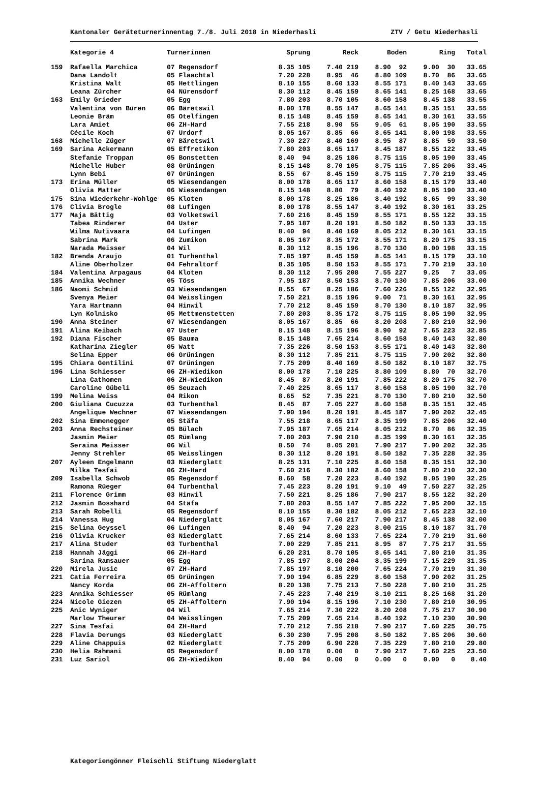Kantonaler Geräteturnerinnentag 7./8. Juli 2018 in Niederhasli ZTV / Getu Niederhasli
| | Kategorie 4 | Turnerinnen | Sprung | Reck | Boden | Ring | Total |
| --- | --- | --- | --- | --- | --- | --- | --- |
| 159 | Rafaella Marchica | 07 Regensdorf | 8.35 105 | 7.40 219 | 8.90 92 | 9.00 30 | 33.65 |
| | Dana Landolt | 05 Flaachtal | 7.20 228 | 8.95 46 | 8.80 109 | 8.70 86 | 33.65 |
| | Kristina Walt | 05 Hettlingen | 8.10 155 | 8.60 133 | 8.55 171 | 8.40 143 | 33.65 |
| | Leana Zürcher | 04 Nürensdorf | 8.30 112 | 8.45 159 | 8.65 141 | 8.25 168 | 33.65 |
| 163 | Emily Grieder | 05 Egg | 7.80 203 | 8.70 105 | 8.60 158 | 8.45 138 | 33.55 |
| | Valentina von Büren | 06 Bäretswil | 8.00 178 | 8.55 147 | 8.65 141 | 8.35 151 | 33.55 |
| | Leonie Bräm | 05 Otelfingen | 8.15 148 | 8.45 159 | 8.65 141 | 8.30 161 | 33.55 |
| | Lara Amiet | 06 ZH-Hard | 7.55 218 | 8.90 55 | 9.05 61 | 8.05 190 | 33.55 |
| | Cécile Koch | 07 Urdorf | 8.05 167 | 8.85 66 | 8.65 141 | 8.00 198 | 33.55 |
| 168 | Michelle Züger | 07 Bäretswil | 7.30 227 | 8.40 169 | 8.95 87 | 8.85 59 | 33.50 |
| 169 | Sarina Ackermann | 05 Effretikon | 7.80 203 | 8.65 117 | 8.45 187 | 8.55 122 | 33.45 |
| | Stefanie Troppan | 05 Bonstetten | 8.40 94 | 8.25 186 | 8.75 115 | 8.05 190 | 33.45 |
| | Michelle Huber | 08 Grüningen | 8.15 148 | 8.70 105 | 8.75 115 | 7.85 206 | 33.45 |
| | Lynn Bebi | 07 Grüningen | 8.55 67 | 8.45 159 | 8.75 115 | 7.70 219 | 33.45 |
| 173 | Erina Müller | 05 Wiesendangen | 8.00 178 | 8.65 117 | 8.60 158 | 8.15 179 | 33.40 |
| | Olivia Matter | 06 Wiesendangen | 8.15 148 | 8.80 79 | 8.40 192 | 8.05 190 | 33.40 |
| 175 | Sina Wiederkehr-Wohlge | 05 Kloten | 8.00 178 | 8.25 186 | 8.40 192 | 8.65 99 | 33.30 |
| 176 | Clivia Brogle | 08 Lufingen | 8.00 178 | 8.55 147 | 8.40 192 | 8.30 161 | 33.25 |
| 177 | Maja Bättig | 03 Volketswil | 7.60 216 | 8.45 159 | 8.55 171 | 8.55 122 | 33.15 |
| | Tabea Rinderer | 04 Uster | 7.95 187 | 8.20 191 | 8.50 182 | 8.50 133 | 33.15 |
| | Wilma Nutivaara | 04 Lufingen | 8.40 94 | 8.40 169 | 8.05 212 | 8.30 161 | 33.15 |
| | Sabrina Mark | 06 Zumikon | 8.05 167 | 8.35 172 | 8.55 171 | 8.20 175 | 33.15 |
| | Narada Meisser | 04 Wil | 8.30 112 | 8.15 196 | 8.70 130 | 8.00 198 | 33.15 |
| 182 | Brenda Araujo | 01 Turbenthal | 7.85 197 | 8.45 159 | 8.65 141 | 8.15 179 | 33.10 |
| | Aline Oberholzer | 04 Fehraltorf | 8.35 105 | 8.50 153 | 8.55 171 | 7.70 219 | 33.10 |
| 184 | Valentina Arpagaus | 04 Kloten | 8.30 112 | 7.95 208 | 7.55 227 | 9.25 7 | 33.05 |
| 185 | Annika Wechner | 05 Töss | 7.95 187 | 8.50 153 | 8.70 130 | 7.85 206 | 33.00 |
| 186 | Naomi Schmid | 03 Wiesendangen | 8.55 67 | 8.25 186 | 7.60 226 | 8.55 122 | 32.95 |
| | Svenya Meier | 04 Weisslingen | 7.50 221 | 8.15 196 | 9.00 71 | 8.30 161 | 32.95 |
| | Yara Hartmann | 04 Hinwil | 7.70 212 | 8.45 159 | 8.70 130 | 8.10 187 | 32.95 |
| | Lyn Kolnisko | 05 Mettmenstetten | 7.80 203 | 8.35 172 | 8.75 115 | 8.05 190 | 32.95 |
| 190 | Anna Steiner | 07 Wiesendangen | 8.05 167 | 8.85 66 | 8.20 208 | 7.80 210 | 32.90 |
| 191 | Alina Keibach | 07 Uster | 8.15 148 | 8.15 196 | 8.90 92 | 7.65 223 | 32.85 |
| 192 | Diana Fischer | 05 Bauma | 8.15 148 | 7.65 214 | 8.60 158 | 8.40 143 | 32.80 |
| | Katharina Ziegler | 05 Watt | 7.35 226 | 8.50 153 | 8.55 171 | 8.40 143 | 32.80 |
| | Selina Epper | 06 Grüningen | 8.30 112 | 7.85 211 | 8.75 115 | 7.90 202 | 32.80 |
| 195 | Chiara Gentilini | 07 Grüningen | 7.75 209 | 8.40 169 | 8.50 182 | 8.10 187 | 32.75 |
| 196 | Lina Schiesser | 06 ZH-Wiedikon | 8.00 178 | 7.10 225 | 8.80 109 | 8.80 70 | 32.70 |
| | Lina Cathomen | 06 ZH-Wiedikon | 8.45 87 | 8.20 191 | 7.85 222 | 8.20 175 | 32.70 |
| | Caroline Gübeli | 05 Seuzach | 7.40 225 | 8.65 117 | 8.60 158 | 8.05 190 | 32.70 |
| 199 | Melina Weiss | 04 Rikon | 8.65 52 | 7.35 221 | 8.70 130 | 7.80 210 | 32.50 |
| 200 | Giuliana Cucuzza | 03 Turbenthal | 8.45 87 | 7.05 227 | 8.60 158 | 8.35 151 | 32.45 |
| | Angelique Wechner | 07 Wiesendangen | 7.90 194 | 8.20 191 | 8.45 187 | 7.90 202 | 32.45 |
| 202 | Sina Emmenegger | 05 Stäfa | 7.55 218 | 8.65 117 | 8.35 199 | 7.85 206 | 32.40 |
| 203 | Anna Rechsteiner | 05 Bülach | 7.95 187 | 7.65 214 | 8.05 212 | 8.70 86 | 32.35 |
| | Jasmin Meier | 05 Rümlang | 7.80 203 | 7.90 210 | 8.35 199 | 8.30 161 | 32.35 |
| | Seraina Meisser | 06 Wil | 8.50 74 | 8.05 201 | 7.90 217 | 7.90 202 | 32.35 |
| | Jenny Strehler | 05 Weisslingen | 8.30 112 | 8.20 191 | 8.50 182 | 7.35 228 | 32.35 |
| 207 | Ayleen Engelmann | 03 Niederglatt | 8.25 131 | 7.10 225 | 8.60 158 | 8.35 151 | 32.30 |
| | Milka Tesfai | 06 ZH-Hard | 7.60 216 | 8.30 182 | 8.60 158 | 7.80 210 | 32.30 |
| 209 | Isabella Schwob | 05 Regensdorf | 8.60 58 | 7.20 223 | 8.40 192 | 8.05 190 | 32.25 |
| | Ramona Rüeger | 04 Turbenthal | 7.45 223 | 8.20 191 | 9.10 49 | 7.50 227 | 32.25 |
| 211 | Florence Grimm | 03 Hinwil | 7.50 221 | 8.25 186 | 7.90 217 | 8.55 122 | 32.20 |
| 212 | Jasmin Bosshard | 04 Stäfa | 7.80 203 | 8.55 147 | 7.85 222 | 7.95 200 | 32.15 |
| 213 | Sarah Robelli | 05 Regensdorf | 8.10 155 | 8.30 182 | 8.05 212 | 7.65 223 | 32.10 |
| 214 | Vanessa Hug | 04 Niederglatt | 8.05 167 | 7.60 217 | 7.90 217 | 8.45 138 | 32.00 |
| 215 | Selina Geyssel | 06 Lufingen | 8.40 94 | 7.20 223 | 8.00 215 | 8.10 187 | 31.70 |
| 216 | Olivia Krucker | 03 Niederglatt | 7.65 214 | 8.60 133 | 7.65 224 | 7.70 219 | 31.60 |
| 217 | Alina Studer | 03 Turbenthal | 7.00 229 | 7.85 211 | 8.95 87 | 7.75 217 | 31.55 |
| 218 | Hannah Jäggi | 06 ZH-Hard | 6.20 231 | 8.70 105 | 8.65 141 | 7.80 210 | 31.35 |
| | Sarina Ramsauer | 05 Egg | 7.85 197 | 8.00 204 | 8.35 199 | 7.15 229 | 31.35 |
| 220 | Mirela Jusic | 07 ZH-Hard | 7.85 197 | 8.10 200 | 7.65 224 | 7.70 219 | 31.30 |
| 221 | Catia Ferreira | 05 Grüningen | 7.90 194 | 6.85 229 | 8.60 158 | 7.90 202 | 31.25 |
| | Nancy Korda | 06 ZH-Affoltern | 8.20 138 | 7.75 213 | 7.50 228 | 7.80 210 | 31.25 |
| 223 | Annika Schiesser | 05 Rümlang | 7.45 223 | 7.40 219 | 8.10 211 | 8.25 168 | 31.20 |
| 224 | Nicole Giezen | 05 ZH-Affoltern | 7.90 194 | 8.15 196 | 7.10 230 | 7.80 210 | 30.95 |
| 225 | Anic Wyniger | 04 Wil | 7.65 214 | 7.30 222 | 8.20 208 | 7.75 217 | 30.90 |
| | Marlow Theurer | 04 Weisslingen | 7.75 209 | 7.65 214 | 8.40 192 | 7.10 230 | 30.90 |
| 227 | Sina Tesfai | 04 ZH-Hard | 7.70 212 | 7.55 218 | 7.90 217 | 7.60 225 | 30.75 |
| 228 | Flavia Derungs | 03 Niederglatt | 6.30 230 | 7.95 208 | 8.50 182 | 7.85 206 | 30.60 |
| 229 | Aline Chappuis | 02 Niederglatt | 7.75 209 | 6.90 228 | 7.35 229 | 7.80 210 | 29.80 |
| 230 | Helia Rahmani | 05 Regensdorf | 8.00 178 | 0.00 0 | 7.90 217 | 7.60 225 | 23.50 |
| 231 | Luz Sariol | 06 ZH-Wiedikon | 8.40 94 | 0.00 0 | 0.00 0 | 0.00 0 | 8.40 |
Kategoriengönner Fleischli Stiftung Niederglatt